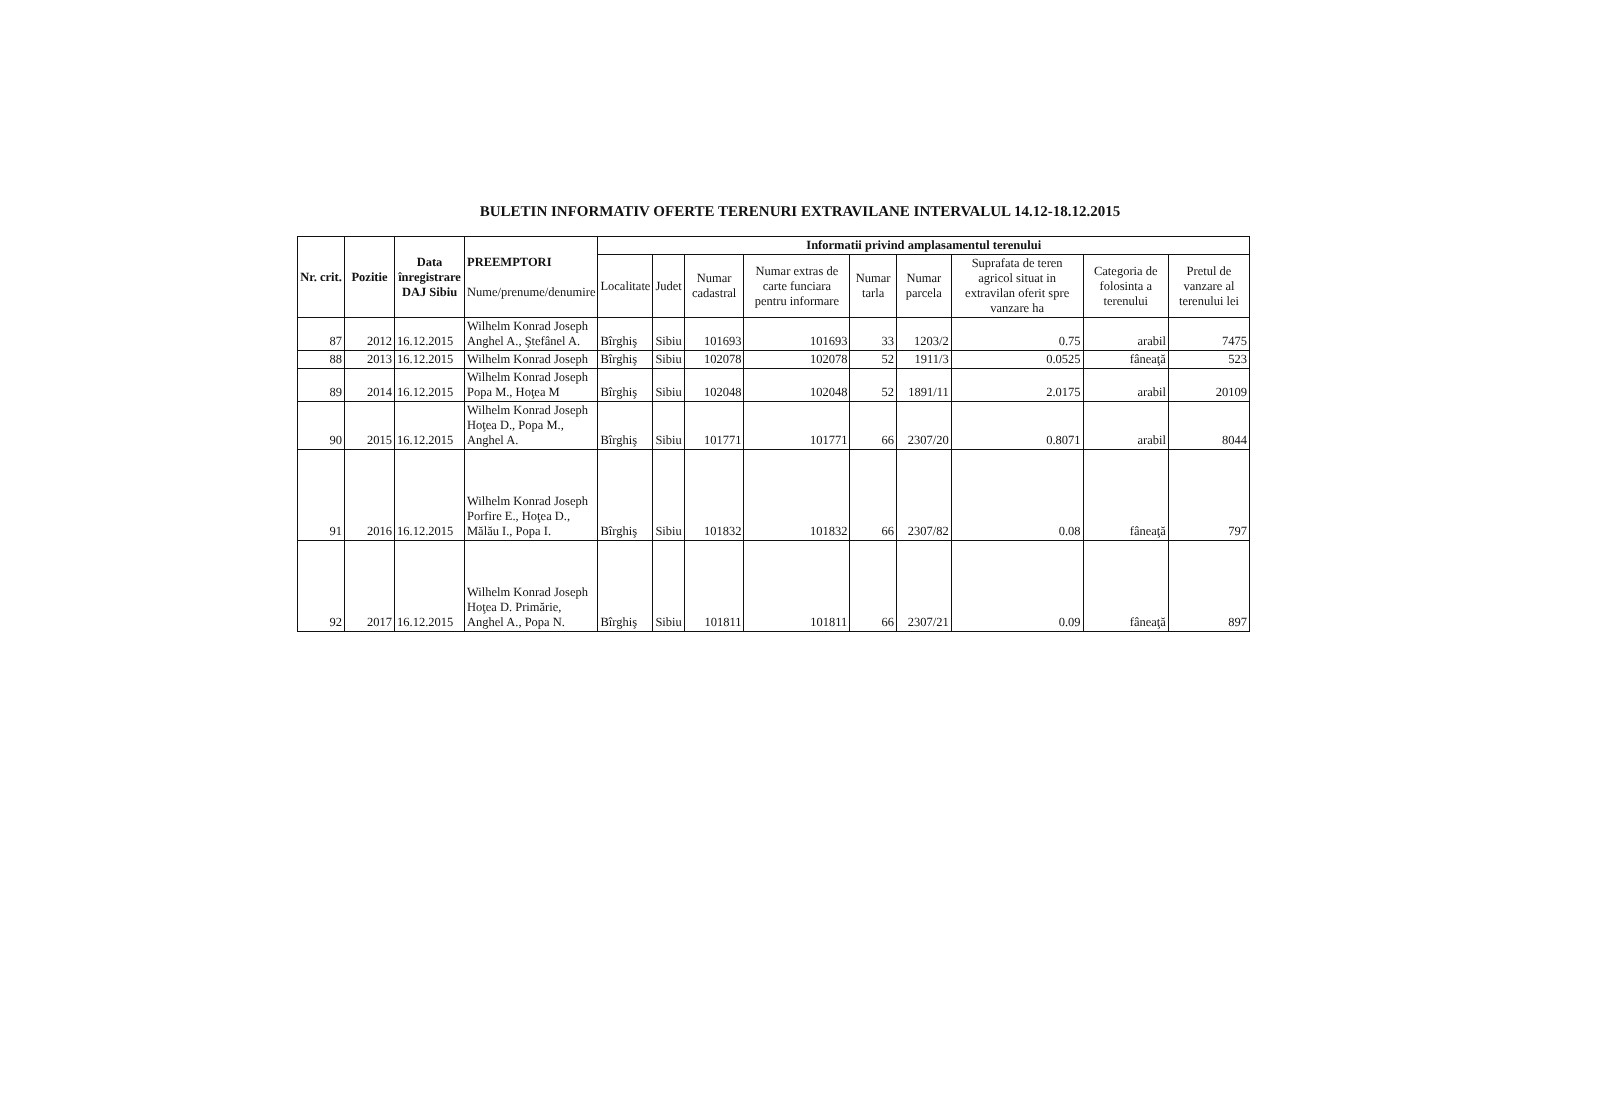BULETIN INFORMATIV OFERTE TERENURI EXTRAVILANE INTERVALUL 14.12-18.12.2015
| Nr. crit. | Pozitie | Data înregistrare DAJ Sibiu | PREEMPTORI Nume/prenume/denumire | Informatii privind amplasamentul terenului | | | | | | | | |
| --- | --- | --- | --- | --- | --- | --- | --- | --- | --- | --- | --- | --- |
| | | | | Localitate | Judet | Numar cadastral | Numar extras de carte funciara pentru informare | Numar tarla | Numar parcela | Suprafata de teren agricol situat in extravilan oferit spre vanzare ha | Categoria de folosinta a terenului | Pretul de vanzare al terenului lei |
| 87 | 2012 | 16.12.2015 | Wilhelm Konrad Joseph Anghel A., Ştefânel A. | Bîrghiş | Sibiu | 101693 | 101693 | 33 | 1203/2 | 0.75 | arabil | 7475 |
| 88 | 2013 | 16.12.2015 | Wilhelm Konrad Joseph | Bîrghiş | Sibiu | 102078 | 102078 | 52 | 1911/3 | 0.0525 | fâneaţă | 523 |
| 89 | 2014 | 16.12.2015 | Wilhelm Konrad Joseph Popa M., Hoţea M | Bîrghiş | Sibiu | 102048 | 102048 | 52 | 1891/11 | 2.0175 | arabil | 20109 |
| 90 | 2015 | 16.12.2015 | Wilhelm Konrad Joseph Hoţea D., Popa M., Anghel A. | Bîrghiş | Sibiu | 101771 | 101771 | 66 | 2307/20 | 0.8071 | arabil | 8044 |
| 91 | 2016 | 16.12.2015 | Wilhelm Konrad Joseph Porfire E., Hoţea D., Mălău I., Popa I. | Bîrghiş | Sibiu | 101832 | 101832 | 66 | 2307/82 | 0.08 | fâneaţă | 797 |
| 92 | 2017 | 16.12.2015 | Wilhelm Konrad Joseph Hoţea D. Primărie, Anghel A., Popa N. | Bîrghiş | Sibiu | 101811 | 101811 | 66 | 2307/21 | 0.09 | fâneaţă | 897 |